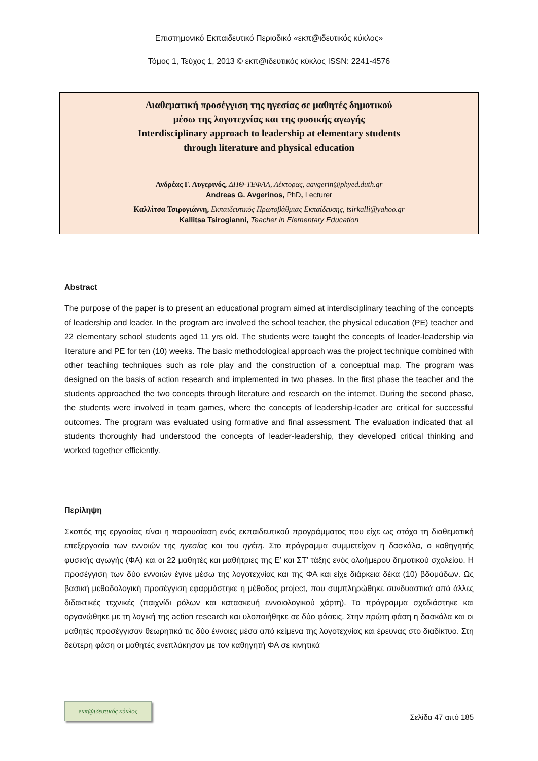Επιστημονικό Εκπαιδευτικό Περιοδικό «εκπ@ιδευτικός κύκλος»
Τόμος 1, Τεύχος 1, 2013 © εκπ@ιδευτικός κύκλος ISSN: 2241-4576
Διαθεματική προσέγγιση της ηγεσίας σε μαθητές δημοτικού
μέσω της λογοτεχνίας και της φυσικής αγωγής
Interdisciplinary approach to leadership at elementary students
through literature and physical education
Ανδρέας Γ. Αυγερινός, ΔΠΘ-ΤΕΦΑΑ, Λέκτορας, aavgerin@phyed.duth.gr
Andreas G. Avgerinos, PhD, Lecturer
Καλλίτσα Τσιρογιάννη, Εκπαιδευτικός Πρωτοβάθμιας Εκπαίδευσης, tsirkalli@yahoo.gr
Kallitsa Tsirogianni, Teacher in Elementary Education
Abstract
The purpose of the paper is to present an educational program aimed at interdisciplinary teaching of the concepts of leadership and leader. In the program are involved the school teacher, the physical education (PE) teacher and 22 elementary school students aged 11 yrs old. The students were taught the concepts of leader-leadership via literature and PE for ten (10) weeks. The basic methodological approach was the project technique combined with other teaching techniques such as role play and the construction of a conceptual map. The program was designed on the basis of action research and implemented in two phases. In the first phase the teacher and the students approached the two concepts through literature and research on the internet. During the second phase, the students were involved in team games, where the concepts of leadership-leader are critical for successful outcomes. The program was evaluated using formative and final assessment. The evaluation indicated that all students thoroughly had understood the concepts of leader-leadership, they developed critical thinking and worked together efficiently.
Περίληψη
Σκοπός της εργασίας είναι η παρουσίαση ενός εκπαιδευτικού προγράμματος που είχε ως στόχο τη διαθεματική επεξεργασία των εννοιών της ηγεσίας και του ηγέτη. Στο πρόγραμμα συμμετείχαν η δασκάλα, ο καθηγητής φυσικής αγωγής (ΦΑ) και οι 22 μαθητές και μαθήτριες της Ε’ και ΣΤ’ τάξης ενός ολοήμερου δημοτικού σχολείου. Η προσέγγιση των δύο εννοιών έγινε μέσω της λογοτεχνίας και της ΦΑ και είχε διάρκεια δέκα (10) βδομάδων. Ως βασική μεθοδολογική προσέγγιση εφαρμόστηκε η μέθοδος project, που συμπληρώθηκε συνδυαστικά από άλλες διδακτικές τεχνικές (παιχνίδι ρόλων και κατασκευή εννοιολογικού χάρτη). Το πρόγραμμα σχεδιάστηκε και οργανώθηκε με τη λογική της action research και υλοποιήθηκε σε δύο φάσεις. Στην πρώτη φάση η δασκάλα και οι μαθητές προσέγγισαν θεωρητικά τις δύο έννοιες μέσα από κείμενα της λογοτεχνίας και έρευνας στο διαδίκτυο. Στη δεύτερη φάση οι μαθητές ενεπλάκησαν με τον καθηγητή ΦΑ σε κινητικά
εκπ@ιδευτικός κύκλος
Σελίδα 47 από 185